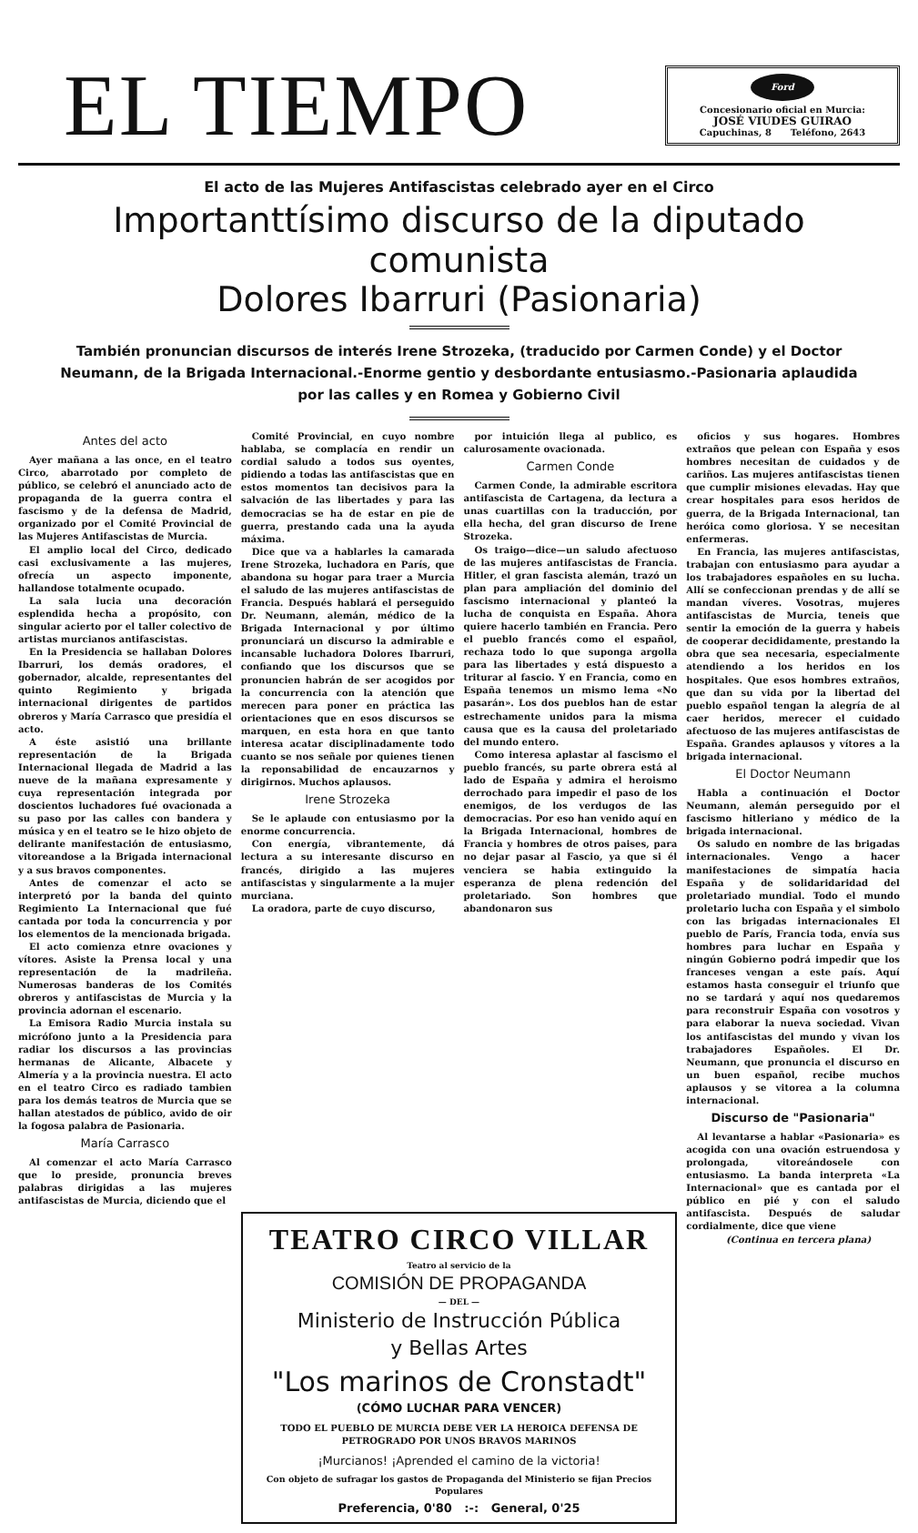EL TIEMPO
Ford
Concesionario oficial en Murcia:
JOSÉ VIUDES GUIRAO
Capuchinas, 8 Teléfono, 2643
El acto de las Mujeres Antifascistas celebrado ayer en el Circo
Importanttísimo discurso de la diputado comunista
Dolores Ibarruri (Pasionaria)
También pronuncian discursos de interés Irene Strozeka, (traducido por Carmen Conde) y el Doctor Neumann, de la Brigada Internacional.-Enorme gentio y desbordante entusiasmo.-Pasionaria aplaudida por las calles y en Romea y Gobierno Civil
Antes del acto
Ayer mañana a las once, en el teatro Circo, abarrotado por completo de público, se celebró el anunciado acto de propaganda de la guerra contra el fascismo y de la defensa de Madrid, organizado por el Comité Provincial de las Mujeres Antifascistas de Murcia.
El amplio local del Circo, dedicado casi exclusivamente a las mujeres, ofrecía un aspecto imponente, hallandose totalmente ocupado.
La sala lucia una decoración esplendida hecha a propósito, con singular acierto por el taller colectivo de artistas murcianos antifascistas.
En la Presidencia se hallaban Dolores Ibarruri, los demás oradores, el gobernador, alcalde, representantes del quinto Regimiento y brigada internacional dirigentes de partidos obreros y María Carrasco que presidía el acto.
A éste asistió una brillante representación de la Brigada Internacional llegada de Madrid a las nueve de la mañana expresamente y cuya representación integrada por doscientos luchadores fué ovacionada a su paso por las calles con bandera y música y en el teatro se le hizo objeto de delirante manifestación de entusiasmo, vitoreandose a la Brigada internacional y a sus bravos componentes.
Antes de comenzar el acto se interpretó por la banda del quinto Regimiento La Internacional que fué cantada por toda la concurrencia y por los elementos de la mencionada brigada.
El acto comienza etnre ovaciones y vítores. Asiste la Prensa local y una representación de la madrileña. Numerosas banderas de los Comités obreros y antifascistas de Murcia y la provincia adornan el escenario.
La Emisora Radio Murcia instala su micrófono junto a la Presidencia para radiar los discursos a las provincias hermanas de Alicante, Albacete y Almería y a la provincia nuestra. El acto en el teatro Circo es radiado tambien para los demás teatros de Murcia que se hallan atestados de público, avido de oir la fogosa palabra de Pasionaria.
María Carrasco
Al comenzar el acto María Carrasco que lo preside, pronuncia breves palabras dirigidas a las mujeres antifascistas de Murcia, diciendo que el
Comité Provincial, en cuyo nombre hablaba, se complacía en rendir un cordial saludo a todos sus oyentes, pidiendo a todas las antifascistas que en estos momentos tan decisivos para la salvación de las libertades y para las democracias se ha de estar en pie de guerra, prestando cada una la ayuda máxima.
Dice que va a hablarles la camarada Irene Strozeka, luchadora en París, que abandona su hogar para traer a Murcia el saludo de las mujeres antifascistas de Francia. Después hablará el perseguido Dr. Neumann, alemán, médico de la Brigada Internacional y por último pronunciará un discurso la admirable e incansable luchadora Dolores Ibarruri, confiando que los discursos que se pronuncien habrán de ser acogidos por la concurrencia con la atención que merecen para poner en práctica las orientaciones que en esos discursos se marquen, en esta hora en que tanto interesa acatar disciplinadamente todo cuanto se nos señale por quienes tienen la reponsabilidad de encauzarnos y dirigirnos. Muchos aplausos.
Irene Strozeka
Se le aplaude con entusiasmo por la enorme concurrencia.
Con energía, vibrantemente, dá lectura a su interesante discurso en francés, dirigido a las mujeres antifascistas y singularmente a la mujer murciana.
La oradora, parte de cuyo discurso,
por intuición llega al publico, es calurosamente ovacionada.
Carmen Conde
Carmen Conde, la admirable escritora antifascista de Cartagena, da lectura a unas cuartillas con la traducción, por ella hecha, del gran discurso de Irene Strozeka.
Os traigo—dice—un saludo afectuoso de las mujeres antifascistas de Francia. Hitler, el gran fascista alemán, trazó un plan para ampliación del dominio del fascismo internacional y planteó la lucha de conquista en España. Ahora quiere hacerlo también en Francia. Pero el pueblo francés como el español, rechaza todo lo que suponga argolla para las libertades y está dispuesto a triturar al fascio. Y en Francia, como en España tenemos un mismo lema «No pasarán». Los dos pueblos han de estar estrechamente unidos para la misma causa que es la causa del proletariado del mundo entero.
Como interesa aplastar al fascismo el pueblo francés, su parte obrera está al lado de España y admira el heroismo derrochado para impedir el paso de los enemigos, de los verdugos de las democracias. Por eso han venido aquí en la Brigada Internacional, hombres de Francia y hombres de otros paises, para no dejar pasar al Fascio, ya que si él venciera se habia extinguido la esperanza de plena redención del proletariado. Son hombres que abandonaron sus
oficios y sus hogares. Hombres extraños que pelean con España y esos hombres necesitan de cuidados y de cariños. Las mujeres antifascistas tienen que cumplir misiones elevadas. Hay que crear hospitales para esos heridos de guerra, de la Brigada Internacional, tan heróica como gloriosa. Y se necesitan enfermeras.
En Francia, las mujeres antifascistas, trabajan con entusiasmo para ayudar a los trabajadores españoles en su lucha. Allí se confeccionan prendas y de allí se mandan víveres. Vosotras, mujeres antifascistas de Murcia, teneis que sentir la emoción de la guerra y habeis de cooperar decididamente, prestando la obra que sea necesaria, especialmente atendiendo a los heridos en los hospitales. Que esos hombres extraños, que dan su vida por la libertad del pueblo español tengan la alegría de al caer heridos, merecer el cuidado afectuoso de las mujeres antifascistas de España. Grandes aplausos y vítores a la brigada internacional.
El Doctor Neumann
Habla a continuación el Doctor Neumann, alemán perseguido por el fascismo hitleriano y médico de la brigada internacional.
Os saludo en nombre de las brigadas internacionales. Vengo a hacer manifestaciones de simpatía hacia España y de solidaridaridad del proletariado mundial. Todo el mundo proletario lucha con España y el simbolo con las brigadas internacionales El pueblo de París, Francia toda, envía sus hombres para luchar en España y ningún Gobierno podrá impedir que los franceses vengan a este país. Aquí estamos hasta conseguir el triunfo que no se tardará y aquí nos quedaremos para reconstruir España con vosotros y para elaborar la nueva sociedad. Vivan los antifascistas del mundo y vivan los trabajadores Españoles. El Dr. Neumann, que pronuncia el discurso en un buen español, recibe muchos aplausos y se vitorea a la columna internacional.
Discurso de "Pasionaria"
Al levantarse a hablar «Pasionaria» es acogida con una ovación estruendosa y prolongada, vitoreándosele con entusiasmo. La banda interpreta «La Internacional» que es cantada por el público en pié y con el saludo antifascista. Después de saludar cordialmente, dice que viene
(Continua en tercera plana)
TEATRO CIRCO VILLAR
Teatro al servicio de la
COMISIÓN DE PROPAGANDA
— DEL —
Ministerio de Instrucción Pública
y Bellas Artes
"Los marinos de Cronstadt"
(CÓMO LUCHAR PARA VENCER)
TODO EL PUEBLO DE MURCIA DEBE VER LA HEROICA DEFENSA DE PETROGRADO POR UNOS BRAVOS MARINOS
¡Murcianos! ¡Aprended el camino de la victoria!
Con objeto de sufragar los gastos de Propaganda del Ministerio se fijan Precios Populares
Preferencia, 0'80 :-: General, 0'25